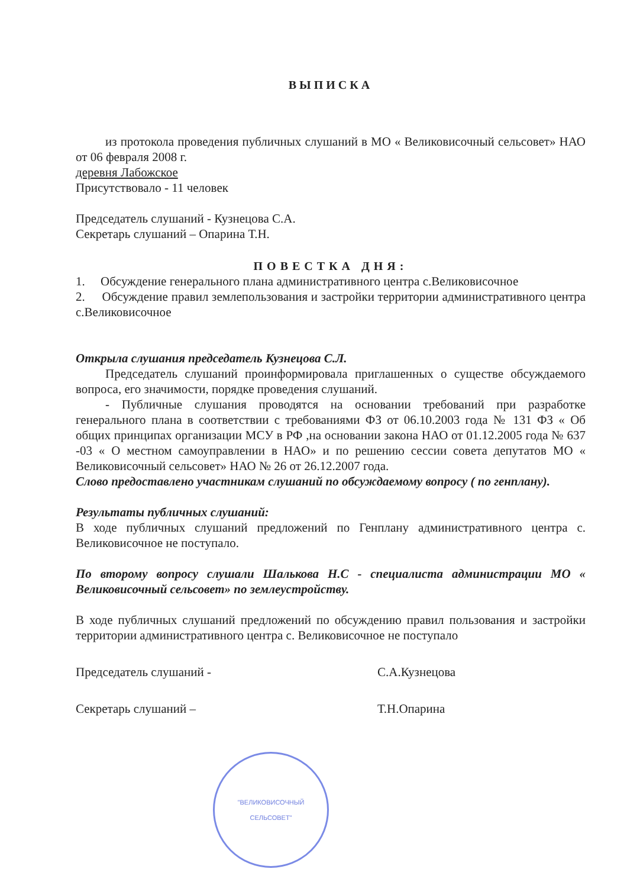ВЫПИСКА
из протокола проведения публичных слушаний в МО « Великовисочный сельсовет» НАО от 06 февраля 2008 г.
деревня Лабожское
Присутствовало - 11 человек
Председатель слушаний - Кузнецова С.А.
Секретарь слушаний – Опарина Т.Н.
ПОВЕСТКА ДНЯ:
1. Обсуждение генерального плана административного центра с.Великовисочное
2. Обсуждение правил землепользования и застройки территории административного центра с.Великовисочное
Открыла слушания председатель Кузнецова С.Л.
Председатель слушаний проинформировала приглашенных о существе обсуждаемого вопроса, его значимости, порядке проведения слушаний.
- Публичные слушания проводятся на основании требований при разработке генерального плана в соответствии с требованиями ФЗ от 06.10.2003 года № 131 ФЗ « Об общих принципах организации МСУ в РФ ,на основании закона НАО от 01.12.2005 года № 637 -03 « О местном самоуправлении в НАО» и по решению сессии совета депутатов МО « Великовисочный сельсовет» НАО № 26 от 26.12.2007 года.
Слово предоставлено участникам слушаний по обсуждаемому вопросу ( по генплану).
Результаты публичных слушаний:
В ходе публичных слушаний предложений по Генплану административного центра с. Великовисочное не поступало.
По второму вопросу слушали Шалькова Н.С - специалиста администрации МО « Великовисочный сельсовет» по землеустройству.
В ходе публичных слушаний предложений по обсуждению правил пользования и застройки территории административного центра с. Великовисочное не поступало
Председатель слушаний - С.А.Кузнецова
Секретарь слушаний – Т.Н.Опарина
"ВЕЛИКОВИСОЧНЫЙ
СЕЛЬСОВЕТ"